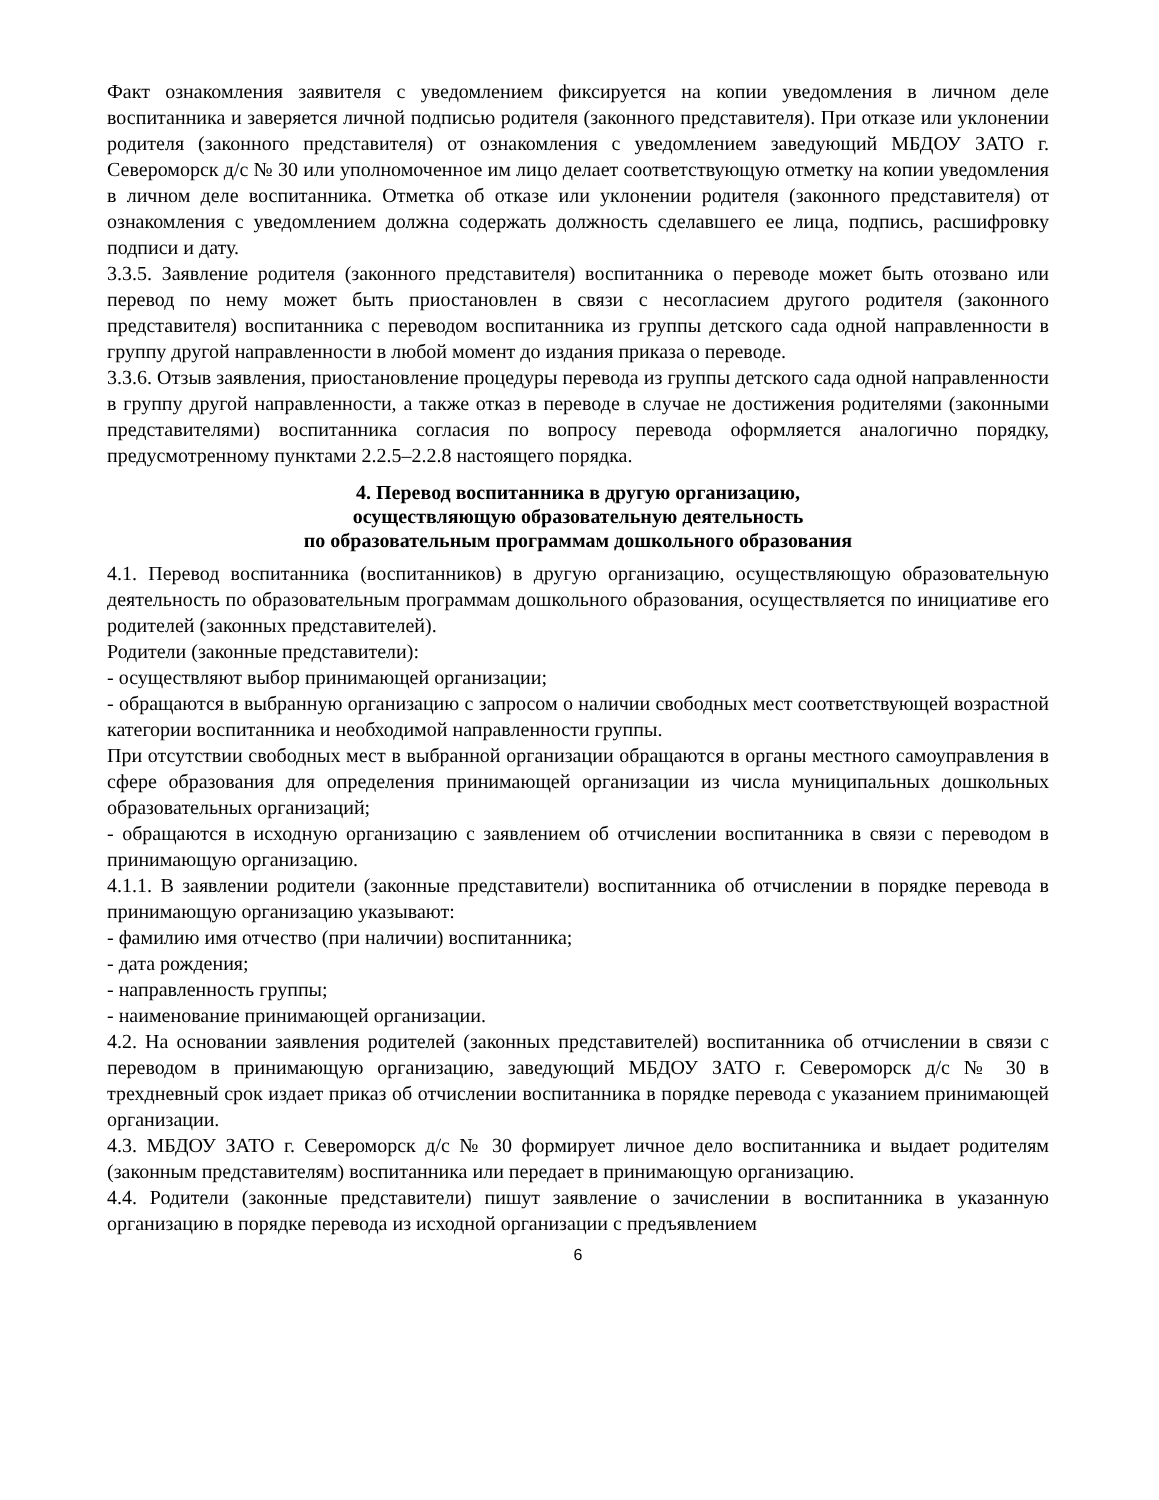Факт ознакомления заявителя с уведомлением фиксируется на копии уведомления в личном деле воспитанника и заверяется личной подписью родителя (законного представителя). При отказе или уклонении родителя (законного представителя) от ознакомления с уведомлением заведующий МБДОУ ЗАТО г. Североморск д/с № 30 или уполномоченное им лицо делает соответствующую отметку на копии уведомления в личном деле воспитанника. Отметка об отказе или уклонении родителя (законного представителя) от ознакомления с уведомлением должна содержать должность сделавшего ее лица, подпись, расшифровку подписи и дату.
3.3.5. Заявление родителя (законного представителя) воспитанника о переводе может быть отозвано или перевод по нему может быть приостановлен в связи с несогласием другого родителя (законного представителя) воспитанника с переводом воспитанника из группы детского сада одной направленности в группу другой направленности в любой момент до издания приказа о переводе.
3.3.6. Отзыв заявления, приостановление процедуры перевода из группы детского сада одной направленности в группу другой направленности, а также отказ в переводе в случае не достижения родителями (законными представителями) воспитанника согласия по вопросу перевода оформляется аналогично порядку, предусмотренному пунктами 2.2.5–2.2.8 настоящего порядка.
4. Перевод воспитанника в другую организацию,
осуществляющую образовательную деятельность
по образовательным программам дошкольного образования
4.1. Перевод воспитанника (воспитанников) в другую организацию, осуществляющую образовательную деятельность по образовательным программам дошкольного образования, осуществляется по инициативе его родителей (законных представителей).
Родители (законные представители):
- осуществляют выбор принимающей организации;
- обращаются в выбранную организацию с запросом о наличии свободных мест соответствующей возрастной категории воспитанника и необходимой направленности группы.
При отсутствии свободных мест в выбранной организации обращаются в органы местного самоуправления в сфере образования для определения принимающей организации из числа муниципальных дошкольных образовательных организаций;
- обращаются в исходную организацию с заявлением об отчислении воспитанника в связи с переводом в принимающую организацию.
4.1.1. В заявлении родители (законные представители) воспитанника об отчислении в порядке перевода в принимающую организацию указывают:
- фамилию имя отчество (при наличии) воспитанника;
- дата рождения;
- направленность группы;
- наименование принимающей организации.
4.2. На основании заявления родителей (законных представителей) воспитанника об отчислении в связи с переводом в принимающую организацию, заведующий МБДОУ ЗАТО г. Североморск д/с № 30 в трехдневный срок издает приказ об отчислении воспитанника в порядке перевода с указанием принимающей организации.
4.3. МБДОУ ЗАТО г. Североморск д/с № 30 формирует личное дело воспитанника и выдает родителям (законным представителям) воспитанника или передает в принимающую организацию.
4.4. Родители (законные представители) пишут заявление о зачислении в воспитанника в указанную организацию в порядке перевода из исходной организации с предъявлением
6